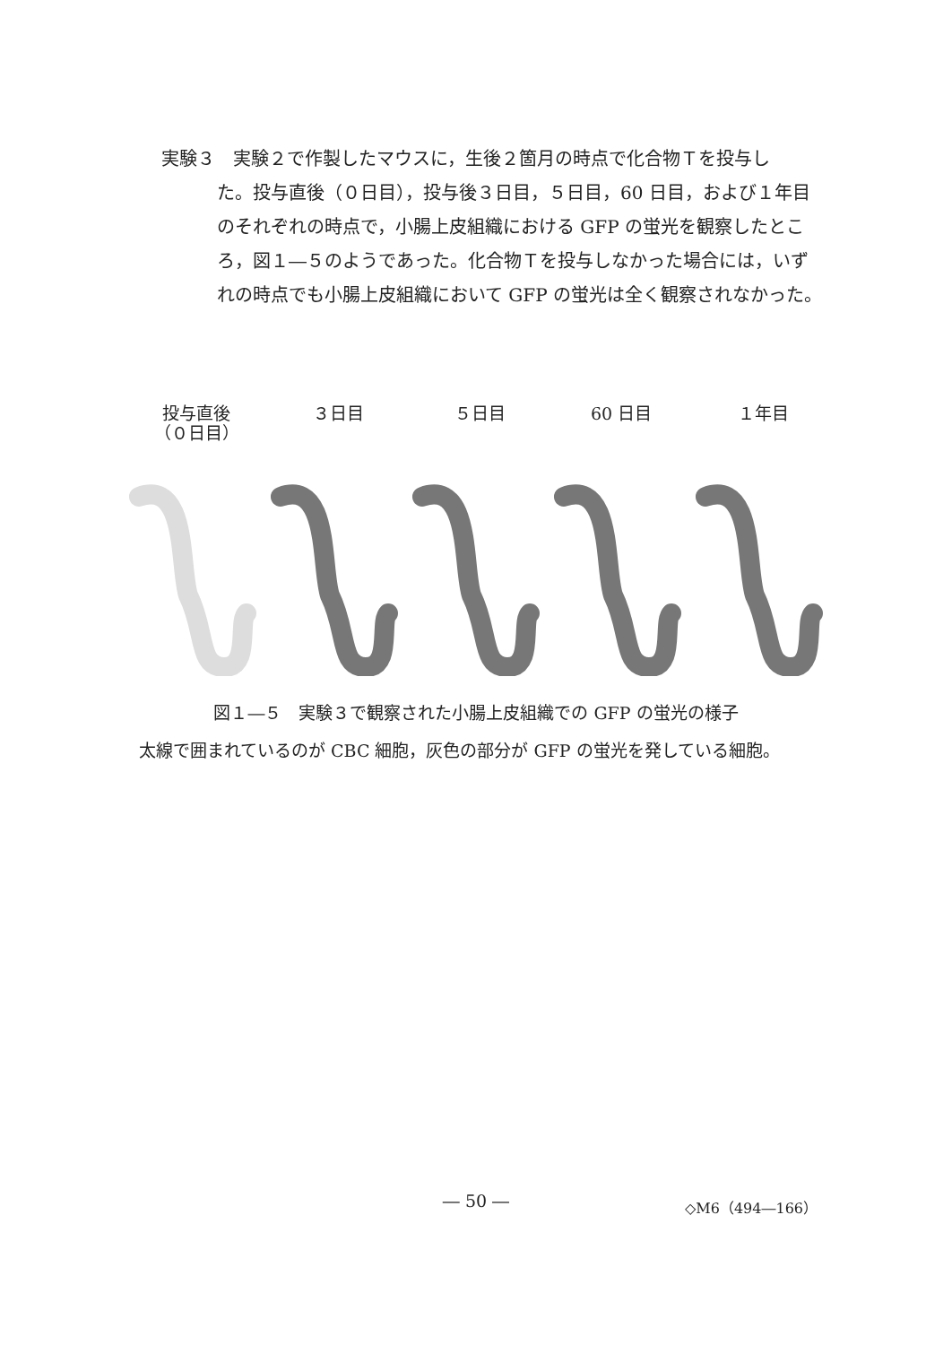実験３ 実験２で作製したマウスに，生後２箇月の時点で化合物Ｔを投与し
た。投与直後（０日目），投与後３日目，５日目，60 日目，および１年目のそれぞれの時点で，小腸上皮組織における GFP の蛍光を観察したところ，図１―５のようであった。化合物Ｔを投与しなかった場合には，いずれの時点でも小腸上皮組織において GFP の蛍光は全く観察されなかった。
投与直後
（０日目）
３日目 ５日目 60 日目 １年目
図１―５　実験３で観察された小腸上皮組織での GFP の蛍光の様子
太線で囲まれているのが CBC 細胞，灰色の部分が GFP の蛍光を発している細胞。
― 50 ― ◇M6（494―166）